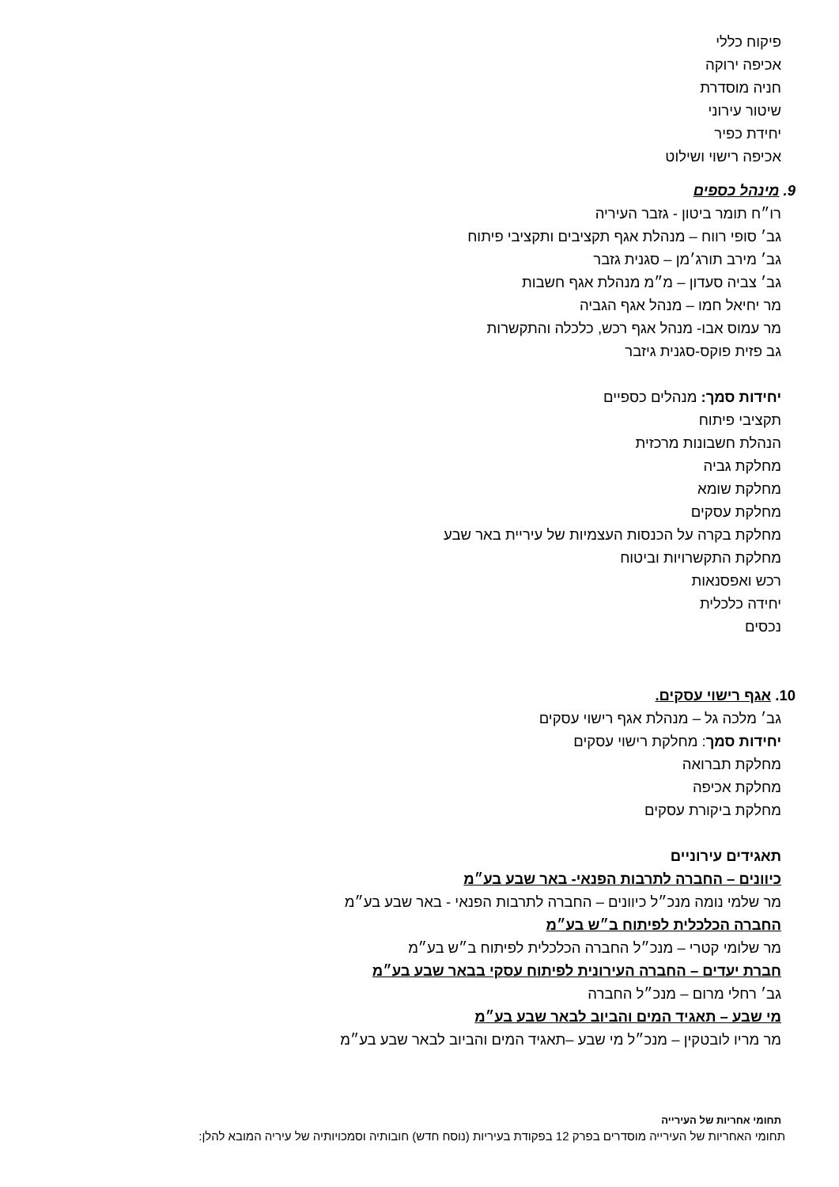פיקוח כללי
אכיפה ירוקה
חניה מוסדרת
שיטור עירוני
יחידת כפיר
אכיפה רישוי ושילוט
9. מינהל כספים
רו״ח תומר ביטון - גזבר העיריה
גב׳ סופי רווח – מנהלת אגף תקציבים ותקציבי פיתוח
גב׳ מירב תורג׳מן – סגנית גזבר
גב׳ צביה סעדון – מ״מ מנהלת אגף חשבות
מר יחיאל חמו – מנהל אגף הגביה
מר עמוס אבו- מנהל אגף רכש, כלכלה והתקשרות
גב פזית פוקס-סגנית גיזבר
יחידות סמך: מנהלים כספיים
תקציבי פיתוח
הנהלת חשבונות מרכזית
מחלקת גביה
מחלקת שומא
מחלקת עסקים
מחלקת בקרה על הכנסות העצמיות של עיריית באר שבע
מחלקת התקשרויות וביטוח
רכש ואפסנאות
יחידה כלכלית
נכסים
10. אגף רישוי עסקים.
גב׳ מלכה גל – מנהלת אגף רישוי עסקים
יחידות סמך: מחלקת רישוי עסקים
מחלקת תברואה
מחלקת אכיפה
מחלקת ביקורת עסקים
תאגידים עירוניים
כיוונים – החברה לתרבות הפנאי- באר שבע בע״מ
מר שלמי נומה מנכ״ל כיוונים – החברה לתרבות הפנאי - באר שבע בע״מ
החברה הכלכלית לפיתוח ב״ש בע״מ
מר שלומי קטרי – מנכ״ל החברה הכלכלית לפיתוח ב״ש בע״מ
חברת יעדים – החברה העירונית לפיתוח עסקי בבאר שבע בע״מ
גב׳ רחלי מרום – מנכ״ל החברה
מי שבע – תאגיד המים והביוב לבאר שבע בע״מ
מר מריו לובטקין – מנכ״ל מי שבע –תאגיד המים והביוב לבאר שבע בע״מ
תחומי אחריות של העירייה
תחומי האחריות של העירייה מוסדרים בפרק 12 בפקודת בעיריות (נוסח חדש) חובותיה וסמכויותיה של עיריה המובא להלן: